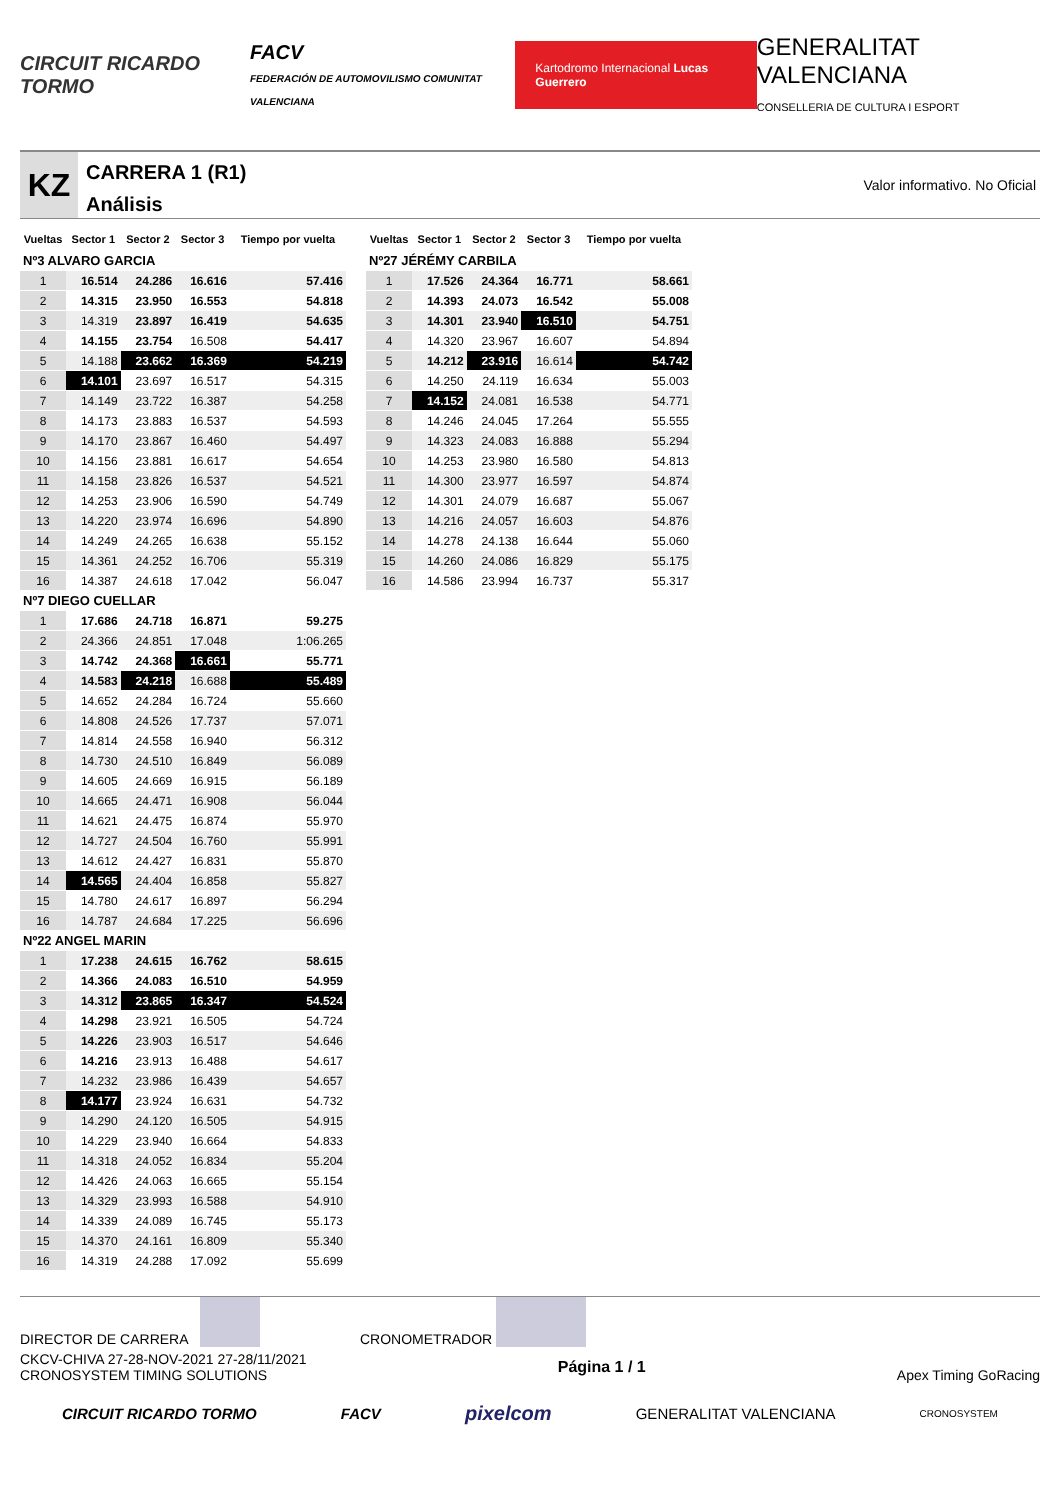CIRCUIT RICARDO TORMO FACV
FEDERACIÓN DE AUTOMOVILISMO COMUNITAT VALENCIANA Kartodromo Internacional Lucas Guerrero GENERALITAT VALENCIANA
CONSELLERIA DE CULTURA I ESPORT
KZ
CARRERA 1 (R1)
Análisis
Valor informativo. No Oficial
| Vueltas | Sector 1 | Sector 2 | Sector 3 | Tiempo por vuelta |
| --- | --- | --- | --- | --- |
| Nº3 ALVARO GARCIA | | | | |
| 1 | 16.514 | 24.286 | 16.616 | 57.416 |
| 2 | 14.315 | 23.950 | 16.553 | 54.818 |
| 3 | 14.319 | 23.897 | 16.419 | 54.635 |
| 4 | 14.155 | 23.754 | 16.508 | 54.417 |
| 5 | 14.188 | 23.662 | 16.369 | 54.219 |
| 6 | 14.101 | 23.697 | 16.517 | 54.315 |
| 7 | 14.149 | 23.722 | 16.387 | 54.258 |
| 8 | 14.173 | 23.883 | 16.537 | 54.593 |
| 9 | 14.170 | 23.867 | 16.460 | 54.497 |
| 10 | 14.156 | 23.881 | 16.617 | 54.654 |
| 11 | 14.158 | 23.826 | 16.537 | 54.521 |
| 12 | 14.253 | 23.906 | 16.590 | 54.749 |
| 13 | 14.220 | 23.974 | 16.696 | 54.890 |
| 14 | 14.249 | 24.265 | 16.638 | 55.152 |
| 15 | 14.361 | 24.252 | 16.706 | 55.319 |
| 16 | 14.387 | 24.618 | 17.042 | 56.047 |
| Nº7 DIEGO CUELLAR | | | | |
| 1 | 17.686 | 24.718 | 16.871 | 59.275 |
| 2 | 24.366 | 24.851 | 17.048 | 1:06.265 |
| 3 | 14.742 | 24.368 | 16.661 | 55.771 |
| 4 | 14.583 | 24.218 | 16.688 | 55.489 |
| 5 | 14.652 | 24.284 | 16.724 | 55.660 |
| 6 | 14.808 | 24.526 | 17.737 | 57.071 |
| 7 | 14.814 | 24.558 | 16.940 | 56.312 |
| 8 | 14.730 | 24.510 | 16.849 | 56.089 |
| 9 | 14.605 | 24.669 | 16.915 | 56.189 |
| 10 | 14.665 | 24.471 | 16.908 | 56.044 |
| 11 | 14.621 | 24.475 | 16.874 | 55.970 |
| 12 | 14.727 | 24.504 | 16.760 | 55.991 |
| 13 | 14.612 | 24.427 | 16.831 | 55.870 |
| 14 | 14.565 | 24.404 | 16.858 | 55.827 |
| 15 | 14.780 | 24.617 | 16.897 | 56.294 |
| 16 | 14.787 | 24.684 | 17.225 | 56.696 |
| Nº22 ANGEL MARIN | | | | |
| 1 | 17.238 | 24.615 | 16.762 | 58.615 |
| 2 | 14.366 | 24.083 | 16.510 | 54.959 |
| 3 | 14.312 | 23.865 | 16.347 | 54.524 |
| 4 | 14.298 | 23.921 | 16.505 | 54.724 |
| 5 | 14.226 | 23.903 | 16.517 | 54.646 |
| 6 | 14.216 | 23.913 | 16.488 | 54.617 |
| 7 | 14.232 | 23.986 | 16.439 | 54.657 |
| 8 | 14.177 | 23.924 | 16.631 | 54.732 |
| 9 | 14.290 | 24.120 | 16.505 | 54.915 |
| 10 | 14.229 | 23.940 | 16.664 | 54.833 |
| 11 | 14.318 | 24.052 | 16.834 | 55.204 |
| 12 | 14.426 | 24.063 | 16.665 | 55.154 |
| 13 | 14.329 | 23.993 | 16.588 | 54.910 |
| 14 | 14.339 | 24.089 | 16.745 | 55.173 |
| 15 | 14.370 | 24.161 | 16.809 | 55.340 |
| 16 | 14.319 | 24.288 | 17.092 | 55.699 |
| Vueltas | Sector 1 | Sector 2 | Sector 3 | Tiempo por vuelta |
| --- | --- | --- | --- | --- |
| Nº27 JÉRÉMY CARBILA | | | | |
| 1 | 17.526 | 24.364 | 16.771 | 58.661 |
| 2 | 14.393 | 24.073 | 16.542 | 55.008 |
| 3 | 14.301 | 23.940 | 16.510 | 54.751 |
| 4 | 14.320 | 23.967 | 16.607 | 54.894 |
| 5 | 14.212 | 23.916 | 16.614 | 54.742 |
| 6 | 14.250 | 24.119 | 16.634 | 55.003 |
| 7 | 14.152 | 24.081 | 16.538 | 54.771 |
| 8 | 14.246 | 24.045 | 17.264 | 55.555 |
| 9 | 14.323 | 24.083 | 16.888 | 55.294 |
| 10 | 14.253 | 23.980 | 16.580 | 54.813 |
| 11 | 14.300 | 23.977 | 16.597 | 54.874 |
| 12 | 14.301 | 24.079 | 16.687 | 55.067 |
| 13 | 14.216 | 24.057 | 16.603 | 54.876 |
| 14 | 14.278 | 24.138 | 16.644 | 55.060 |
| 15 | 14.260 | 24.086 | 16.829 | 55.175 |
| 16 | 14.586 | 23.994 | 16.737 | 55.317 |
DIRECTOR DE CARRERA CRONOMETRADOR
CKCV-CHIVA 27-28-NOV-2021 27-28/11/2021
CRONOSYSTEM TIMING SOLUTIONS Página 1 / 1 Apex Timing GoRacing
CIRCUIT RICARDO TORMO FACV pixelcom GENERALITAT VALENCIANA CRONOSYSTEM